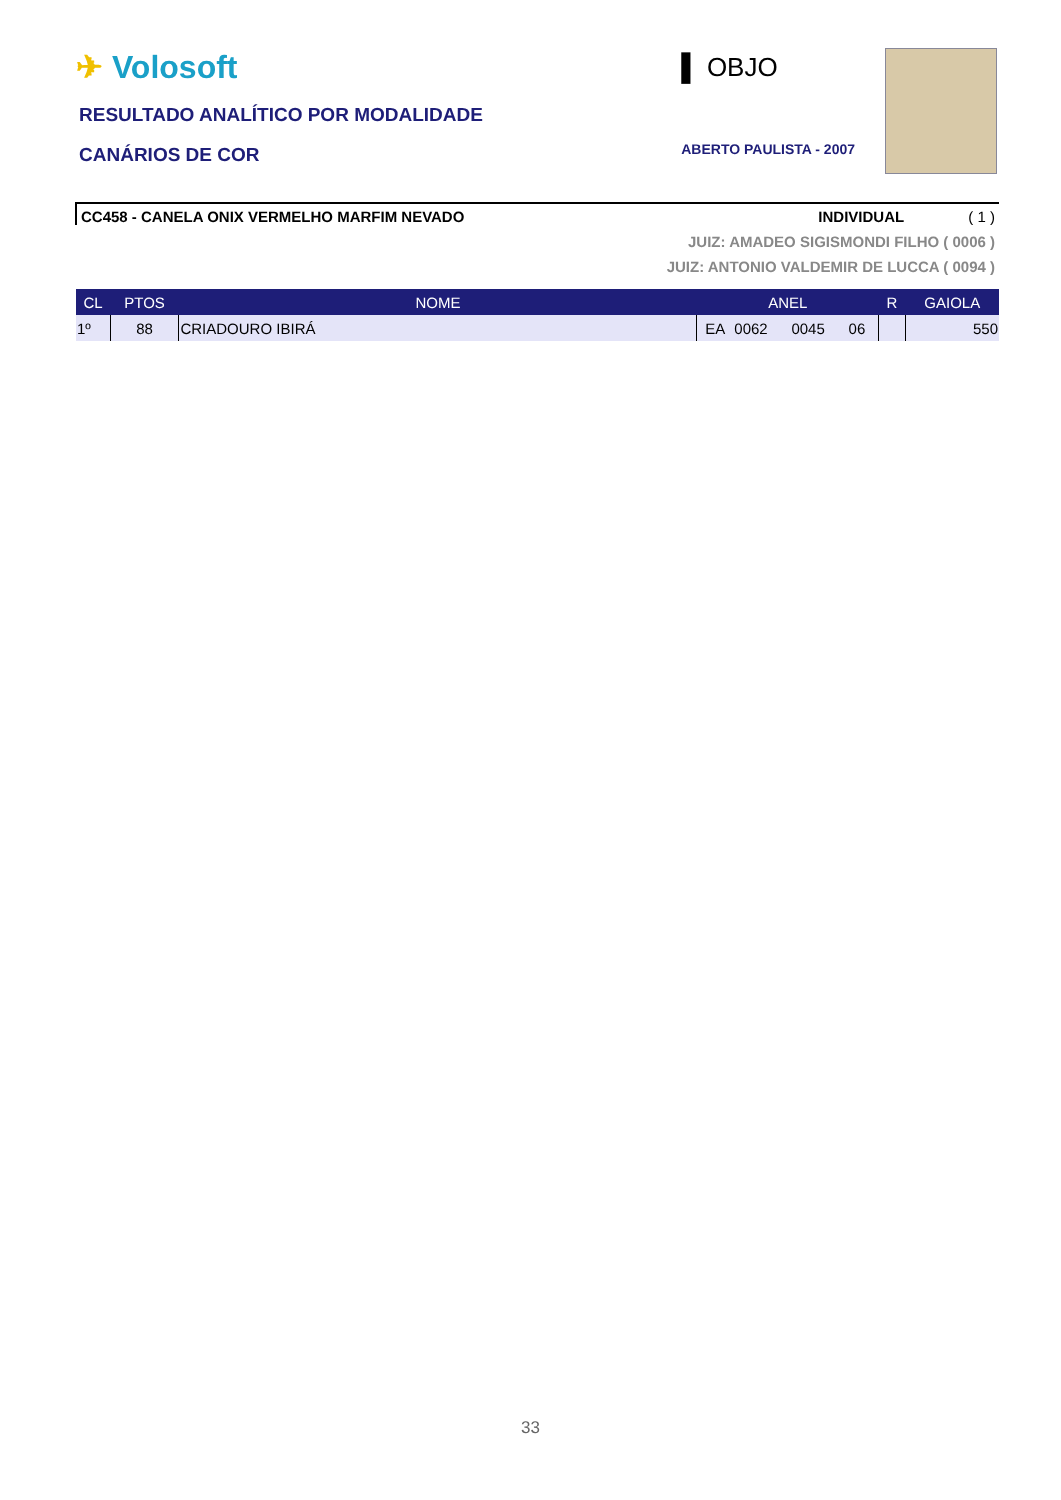✈ Volosoft
RESULTADO ANALÍTICO POR MODALIDADE
CANÁRIOS DE COR
▌ OBJO
ABERTO PAULISTA - 2007
CC458 - CANELA ONIX VERMELHO MARFIM NEVADO INDIVIDUAL ( 1 )
JUIZ: AMADEO SIGISMONDI FILHO ( 0006 )
JUIZ: ANTONIO VALDEMIR DE LUCCA ( 0094 )
| CL | PTOS | NOME | ANEL | | | | R | GAIOLA |
| --- | --- | --- | --- | --- | --- | --- | --- | --- |
| 1º | 88 | CRIADOURO IBIRÁ | EA | 0062 | 0045 | 06 | | 550 |
33